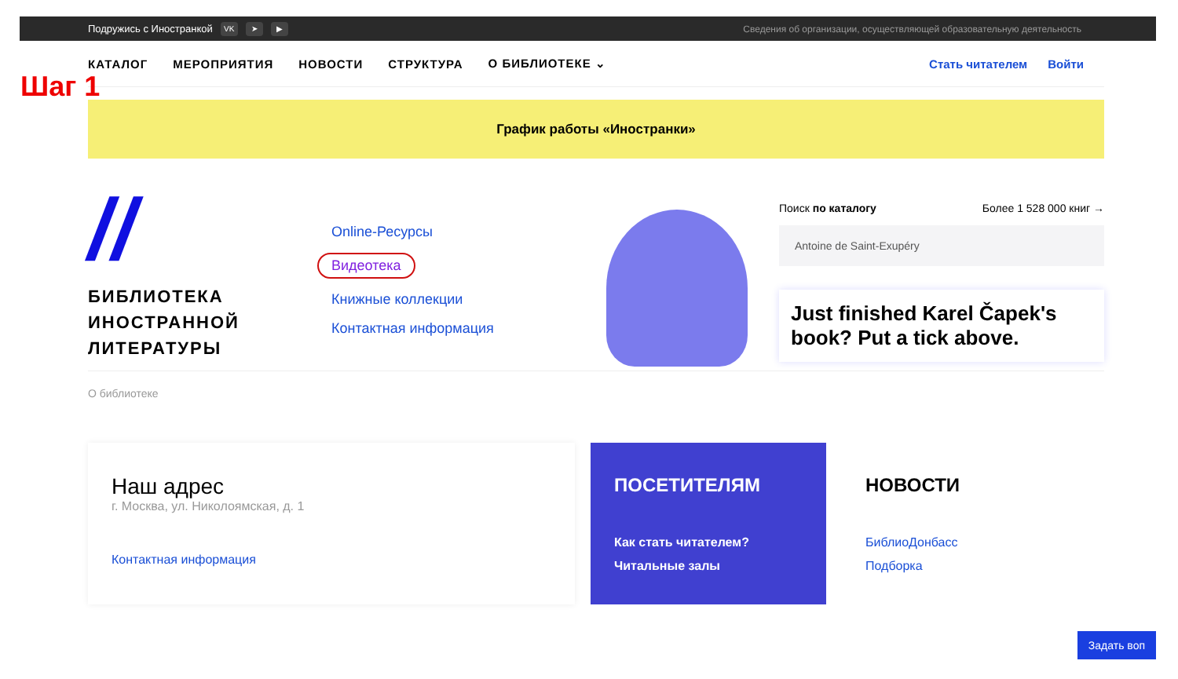Подружись с Иностранкой VK ➤ ▶ Сведения об организации, осуществляющей образовательную деятельность
КАТАЛОГ МЕРОПРИЯТИЯ НОВОСТИ СТРУКТУРА О БИБЛИОТЕКЕ ⌄ Стать читателем Войти
Шаг 1
График работы «Иностранки»
//
БИБЛИОТЕКА
ИНОСТРАННОЙ
ЛИТЕРАТУРЫ
Online-Ресурсы
Видеотека
Книжные коллекции
Контактная информация
Поиск по каталогу Более 1 528 000 книг →
Antoine de Saint-Exupéry
Just finished Karel Čapek's book? Put a tick above.
О библиотеке
Наш адрес
г. Москва, ул. Николоямская, д. 1
Контактная информация
ПОСЕТИТЕЛЯМ
Как стать читателем?
Читальные залы
НОВОСТИ
БиблиоДонбасс
Подборка
Задать воп